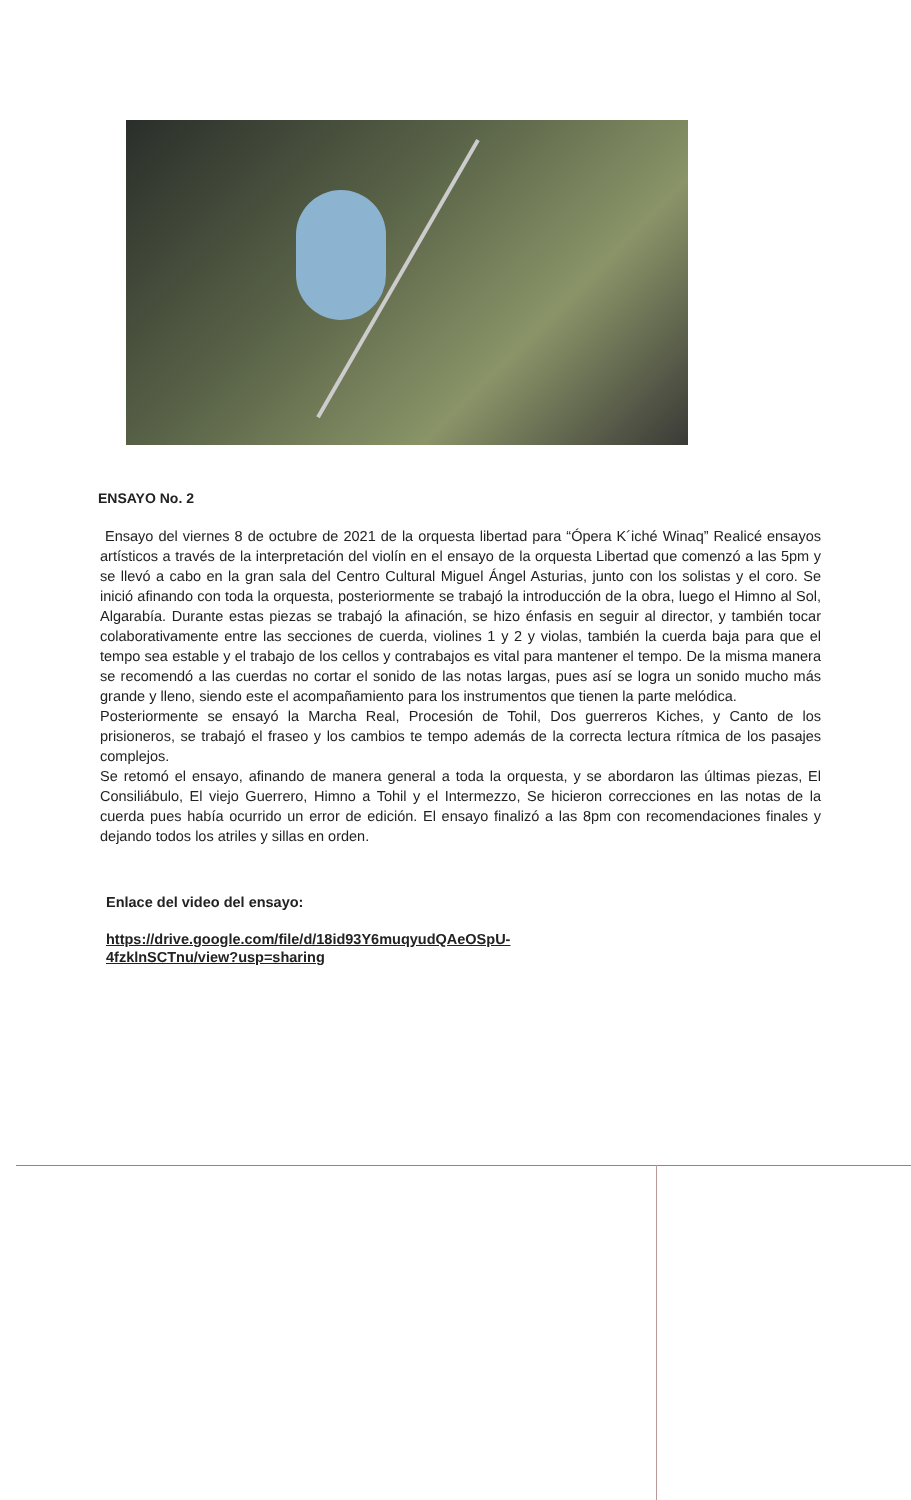ENSAYO No. 2
Ensayo del viernes 8 de octubre de 2021 de la orquesta libertad para “Ópera K´iché Winaq” Realicé ensayos artísticos a través de la interpretación del violín en el ensayo de la orquesta Libertad que comenzó a las 5pm y se llevó a cabo en la gran sala del Centro Cultural Miguel Ángel Asturias, junto con los solistas y el coro. Se inició afinando con toda la orquesta, posteriormente se trabajó la introducción de la obra, luego el Himno al Sol, Algarabía. Durante estas piezas se trabajó la afinación, se hizo énfasis en seguir al director, y también tocar colaborativamente entre las secciones de cuerda, violines 1 y 2 y violas, también la cuerda baja para que el tempo sea estable y el trabajo de los cellos y contrabajos es vital para mantener el tempo. De la misma manera se recomendó a las cuerdas no cortar el sonido de las notas largas, pues así se logra un sonido mucho más grande y lleno, siendo este el acompañamiento para los instrumentos que tienen la parte melódica.
Posteriormente se ensayó la Marcha Real, Procesión de Tohil, Dos guerreros Kiches, y Canto de los prisioneros, se trabajó el fraseo y los cambios te tempo además de la correcta lectura rítmica de los pasajes complejos.
Se retomó el ensayo, afinando de manera general a toda la orquesta, y se abordaron las últimas piezas, El Consiliábulo, El viejo Guerrero, Himno a Tohil y el Intermezzo, Se hicieron correcciones en las notas de la cuerda pues había ocurrido un error de edición. El ensayo finalizó a las 8pm con recomendaciones finales y dejando todos los atriles y sillas en orden.
Enlace del video del ensayo:
https://drive.google.com/file/d/18id93Y6muqyudQAeOSpU-
4fzklnSCTnu/view?usp=sharing